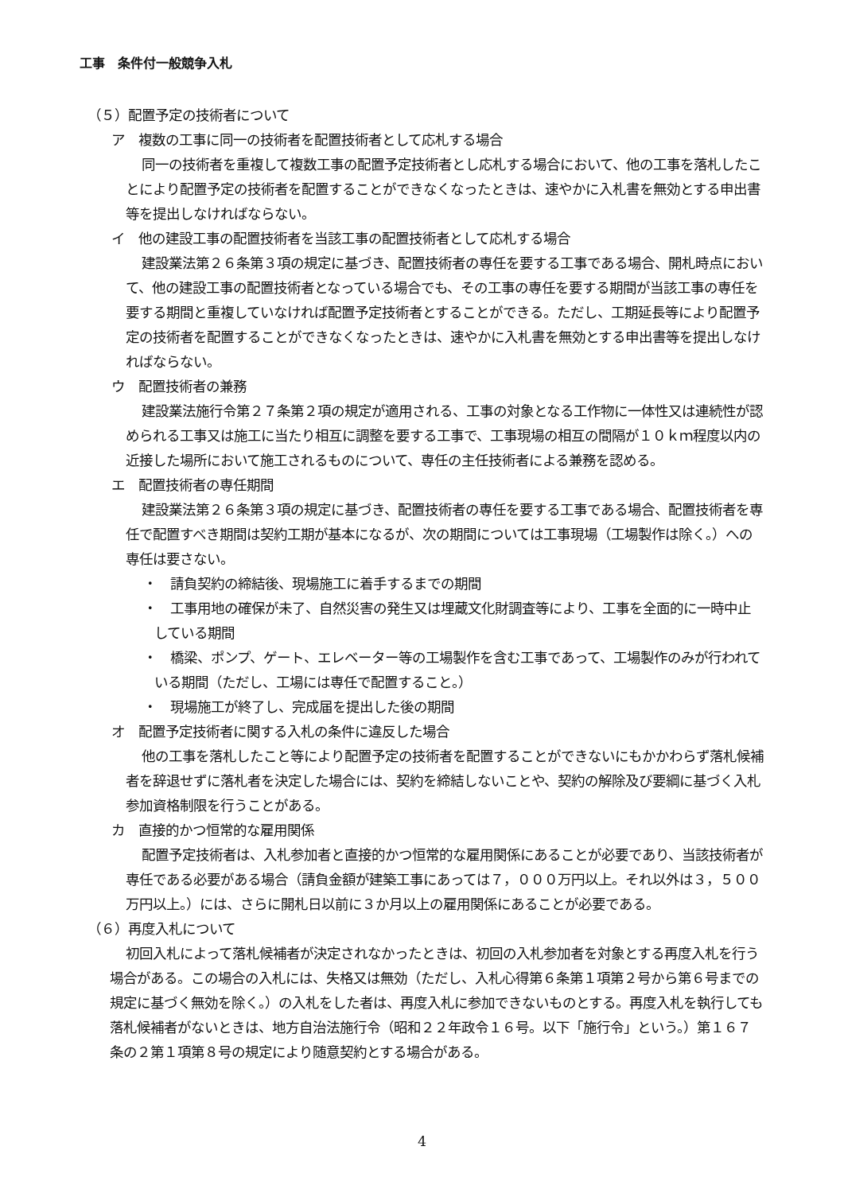工事　条件付一般競争入札
（５）配置予定の技術者について
ア　複数の工事に同一の技術者を配置技術者として応札する場合
同一の技術者を重複して複数工事の配置予定技術者とし応札する場合において、他の工事を落札したことにより配置予定の技術者を配置することができなくなったときは、速やかに入札書を無効とする申出書等を提出しなければならない。
イ　他の建設工事の配置技術者を当該工事の配置技術者として応札する場合
建設業法第２６条第３項の規定に基づき、配置技術者の専任を要する工事である場合、開札時点において、他の建設工事の配置技術者となっている場合でも、その工事の専任を要する期間が当該工事の専任を要する期間と重複していなければ配置予定技術者とすることができる。ただし、工期延長等により配置予定の技術者を配置することができなくなったときは、速やかに入札書を無効とする申出書等を提出しなければならない。
ウ　配置技術者の兼務
建設業法施行令第２７条第２項の規定が適用される、工事の対象となる工作物に一体性又は連続性が認められる工事又は施工に当たり相互に調整を要する工事で、工事現場の相互の間隔が１０ｋｍ程度以内の近接した場所において施工されるものについて、専任の主任技術者による兼務を認める。
エ　配置技術者の専任期間
建設業法第２６条第３項の規定に基づき、配置技術者の専任を要する工事である場合、配置技術者を専任で配置すべき期間は契約工期が基本になるが、次の期間については工事現場（工場製作は除く。）への専任は要さない。
・　請負契約の締結後、現場施工に着手するまでの期間
・　工事用地の確保が未了、自然災害の発生又は埋蔵文化財調査等により、工事を全面的に一時中止している期間
・　橋梁、ポンプ、ゲート、エレベーター等の工場製作を含む工事であって、工場製作のみが行われている期間（ただし、工場には専任で配置すること。）
・　現場施工が終了し、完成届を提出した後の期間
オ　配置予定技術者に関する入札の条件に違反した場合
他の工事を落札したこと等により配置予定の技術者を配置することができないにもかかわらず落札候補者を辞退せずに落札者を決定した場合には、契約を締結しないことや、契約の解除及び要綱に基づく入札参加資格制限を行うことがある。
カ　直接的かつ恒常的な雇用関係
配置予定技術者は、入札参加者と直接的かつ恒常的な雇用関係にあることが必要であり、当該技術者が専任である必要がある場合（請負金額が建築工事にあっては７，０００万円以上。それ以外は３，５００万円以上。）には、さらに開札日以前に３か月以上の雇用関係にあることが必要である。
（６）再度入札について
初回入札によって落札候補者が決定されなかったときは、初回の入札参加者を対象とする再度入札を行う場合がある。この場合の入札には、失格又は無効（ただし、入札心得第６条第１項第２号から第６号までの規定に基づく無効を除く。）の入札をした者は、再度入札に参加できないものとする。再度入札を執行しても落札候補者がないときは、地方自治法施行令（昭和２２年政令１６号。以下「施行令」という。）第１６７条の２第１項第８号の規定により随意契約とする場合がある。
4